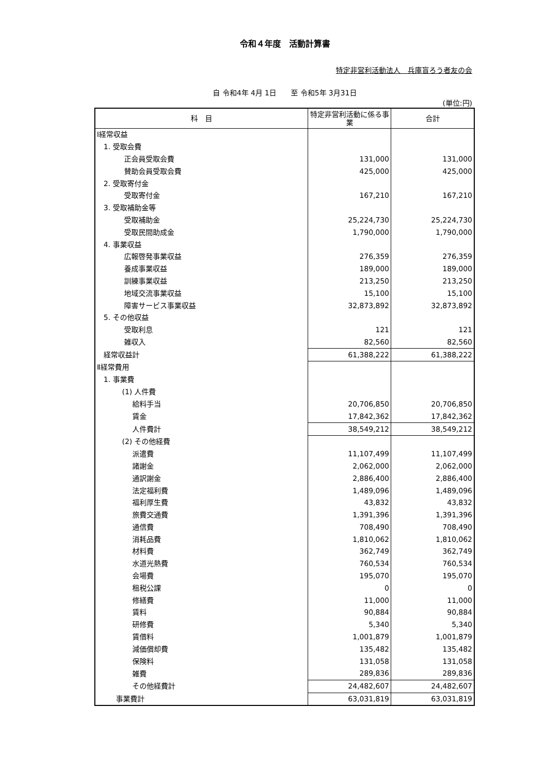令和４年度　活動計算書
特定非営利活動法人　兵庫盲ろう者友の会
自 令和4年 4月 1日　　至 令和5年 3月31日
(単位:円)
| 科 目 | 特定非営利活動に係る事業 | 合計 |
| --- | --- | --- |
| Ⅰ経常収益 | | |
| 1. 受取会費 | | |
| 正会員受取会費 | 131,000 | 131,000 |
| 賛助会員受取会費 | 425,000 | 425,000 |
| 2. 受取寄付金 | | |
| 受取寄付金 | 167,210 | 167,210 |
| 3. 受取補助金等 | | |
| 受取補助金 | 25,224,730 | 25,224,730 |
| 受取民間助成金 | 1,790,000 | 1,790,000 |
| 4. 事業収益 | | |
| 広報啓発事業収益 | 276,359 | 276,359 |
| 養成事業収益 | 189,000 | 189,000 |
| 訓練事業収益 | 213,250 | 213,250 |
| 地域交流事業収益 | 15,100 | 15,100 |
| 障害サービス事業収益 | 32,873,892 | 32,873,892 |
| 5. その他収益 | | |
| 受取利息 | 121 | 121 |
| 雑収入 | 82,560 | 82,560 |
| 経常収益計 | 61,388,222 | 61,388,222 |
| Ⅱ経常費用 | | |
| 1. 事業費 | | |
| (1) 人件費 | | |
| 給料手当 | 20,706,850 | 20,706,850 |
| 賃金 | 17,842,362 | 17,842,362 |
| 人件費計 | 38,549,212 | 38,549,212 |
| (2) その他経費 | | |
| 派遣費 | 11,107,499 | 11,107,499 |
| 諸謝金 | 2,062,000 | 2,062,000 |
| 通訳謝金 | 2,886,400 | 2,886,400 |
| 法定福利費 | 1,489,096 | 1,489,096 |
| 福利厚生費 | 43,832 | 43,832 |
| 旅費交通費 | 1,391,396 | 1,391,396 |
| 通信費 | 708,490 | 708,490 |
| 消耗品費 | 1,810,062 | 1,810,062 |
| 材料費 | 362,749 | 362,749 |
| 水道光熱費 | 760,534 | 760,534 |
| 会場費 | 195,070 | 195,070 |
| 租税公課 | 0 | 0 |
| 修繕費 | 11,000 | 11,000 |
| 賃料 | 90,884 | 90,884 |
| 研修費 | 5,340 | 5,340 |
| 賃借料 | 1,001,879 | 1,001,879 |
| 減価償却費 | 135,482 | 135,482 |
| 保険料 | 131,058 | 131,058 |
| 雑費 | 289,836 | 289,836 |
| その他経費計 | 24,482,607 | 24,482,607 |
| 事業費計 | 63,031,819 | 63,031,819 |